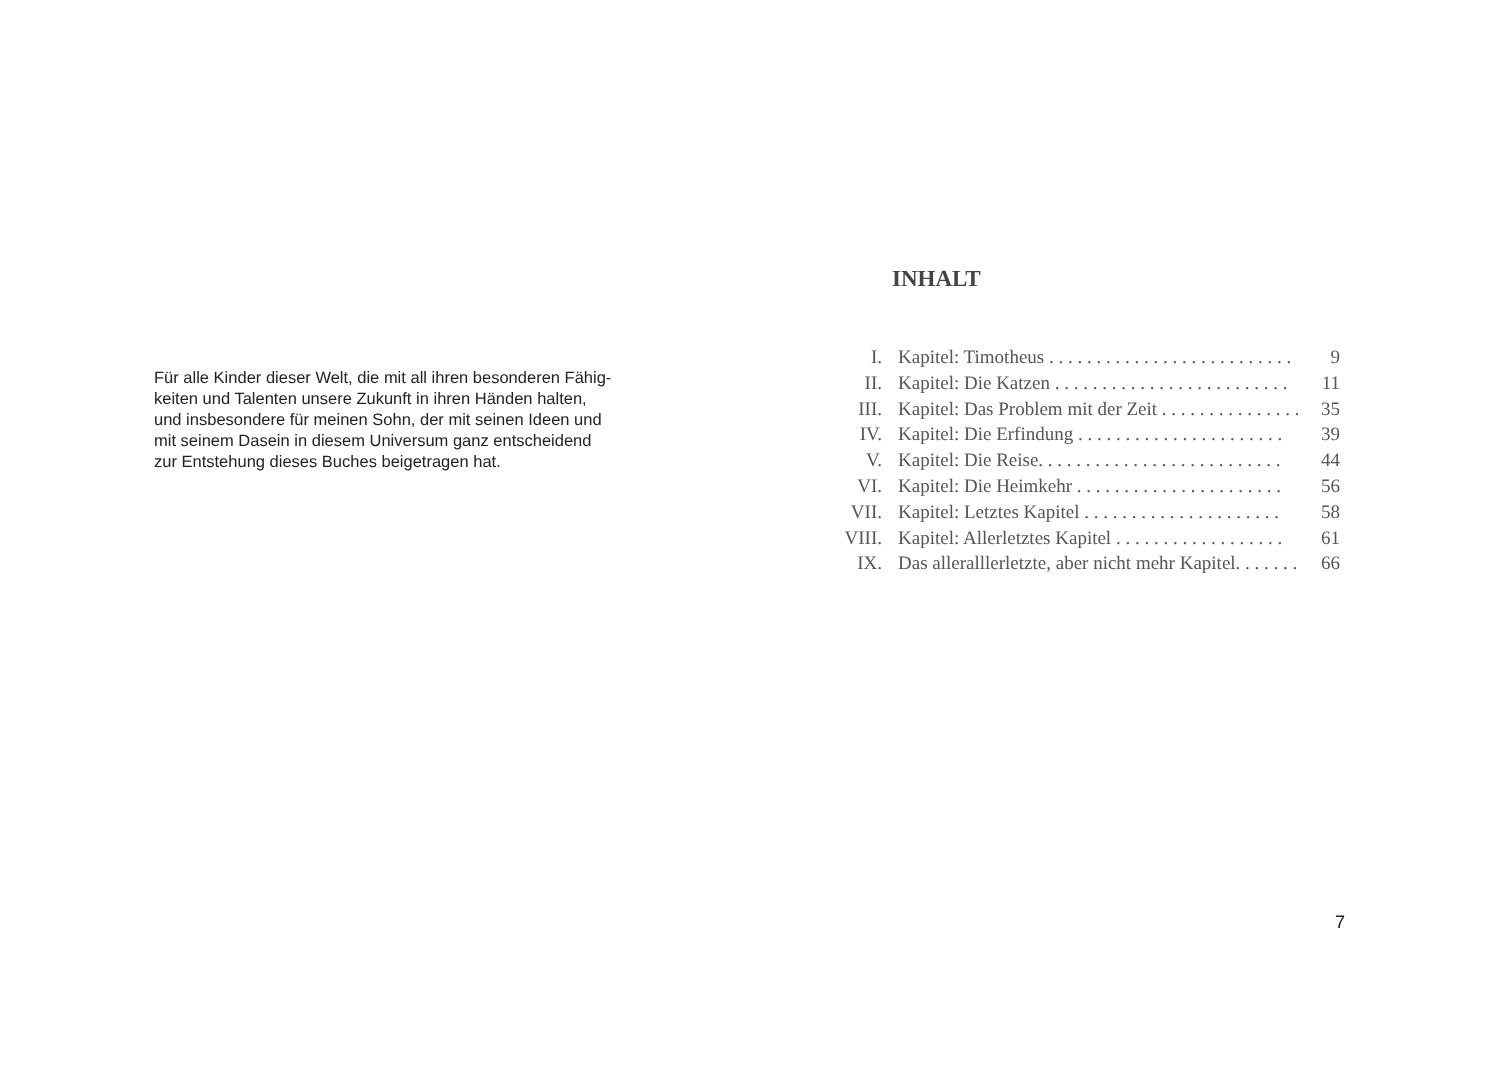Für alle Kinder dieser Welt, die mit all ihren besonderen Fähig-
keiten und Talenten unsere Zukunft in ihren Händen halten,
und insbesondere für meinen Sohn, der mit seinen Ideen und
mit seinem Dasein in diesem Universum ganz entscheidend
zur Entstehung dieses Buches beigetragen hat.
INHALT
I. Kapitel: Timotheus . . . . . . . . . . . . . . . . . . . . . . . . . . 9
II. Kapitel: Die Katzen . . . . . . . . . . . . . . . . . . . . . . . . . 11
III. Kapitel: Das Problem mit der Zeit . . . . . . . . . . . . . . . 35
IV. Kapitel: Die Erfindung . . . . . . . . . . . . . . . . . . . . . . 39
V. Kapitel: Die Reise. . . . . . . . . . . . . . . . . . . . . . . . . . 44
VI. Kapitel: Die Heimkehr . . . . . . . . . . . . . . . . . . . . . . 56
VII. Kapitel: Letztes Kapitel . . . . . . . . . . . . . . . . . . . . . 58
VIII. Kapitel: Allerletztes Kapitel . . . . . . . . . . . . . . . . . . 61
IX. Das alleralllerletzte, aber nicht mehr Kapitel. . . . . . . 66
7